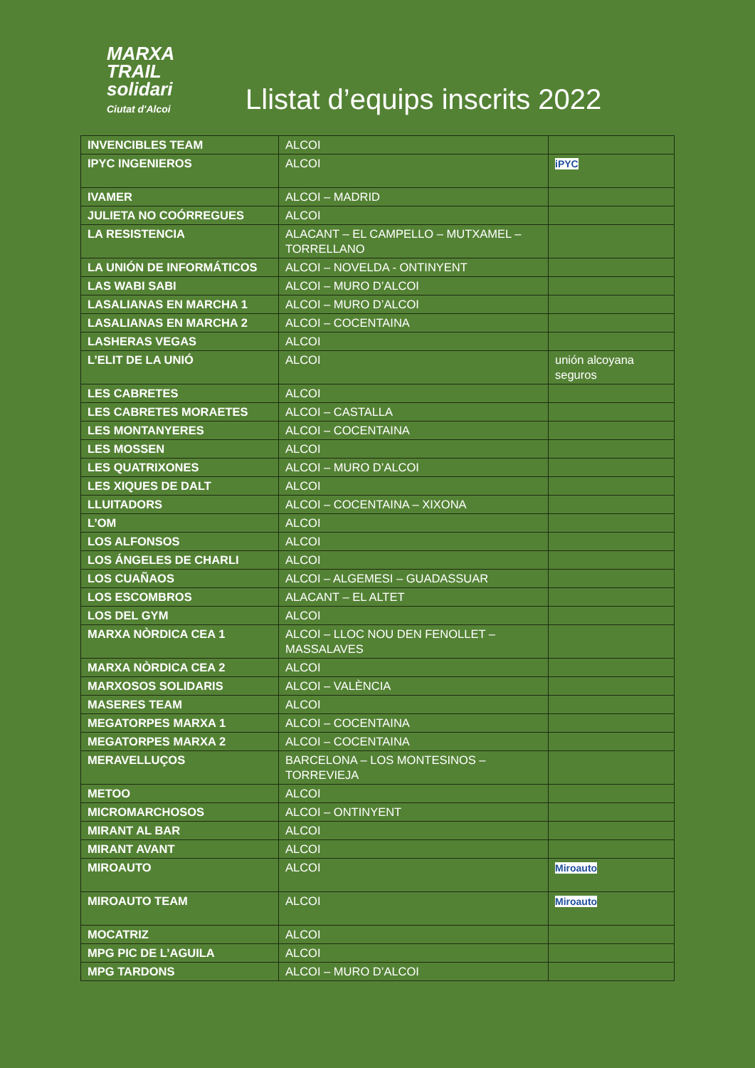MARXA
TRAIL
solidari
Ciutat d'Alcoi
Llistat d’equips inscrits 2022
| INVENCIBLES TEAM | ALCOI | |
| IPYC INGENIEROS | ALCOI | iPYC |
| IVAMER | ALCOI – MADRID | |
| JULIETA NO COÓRREGUES | ALCOI | |
| LA RESISTENCIA | ALACANT – EL CAMPELLO – MUTXAMEL – TORRELLANO | |
| LA UNIÓN DE INFORMÁTICOS | ALCOI – NOVELDA - ONTINYENT | |
| LAS WABI SABI | ALCOI – MURO D’ALCOI | |
| LASALIANAS EN MARCHA 1 | ALCOI – MURO D’ALCOI | |
| LASALIANAS EN MARCHA 2 | ALCOI – COCENTAINA | |
| LASHERAS VEGAS | ALCOI | |
| L’ELIT DE LA UNIÓ | ALCOI | unión alcoyana seguros |
| LES CABRETES | ALCOI | |
| LES CABRETES MORAETES | ALCOI – CASTALLA | |
| LES MONTANYERES | ALCOI – COCENTAINA | |
| LES MOSSEN | ALCOI | |
| LES QUATRIXONES | ALCOI – MURO D’ALCOI | |
| LES XIQUES DE DALT | ALCOI | |
| LLUITADORS | ALCOI – COCENTAINA – XIXONA | |
| L’OM | ALCOI | |
| LOS ALFONSOS | ALCOI | |
| LOS ÁNGELES DE CHARLI | ALCOI | |
| LOS CUAÑAOS | ALCOI – ALGEMESI – GUADASSUAR | |
| LOS ESCOMBROS | ALACANT – EL ALTET | |
| LOS DEL GYM | ALCOI | |
| MARXA NÒRDICA CEA 1 | ALCOI – LLOC NOU DEN FENOLLET – MASSALAVES | |
| MARXA NÒRDICA CEA 2 | ALCOI | |
| MARXOSOS SOLIDARIS | ALCOI – VALÈNCIA | |
| MASERES TEAM | ALCOI | |
| MEGATORPES MARXA 1 | ALCOI – COCENTAINA | |
| MEGATORPES MARXA 2 | ALCOI – COCENTAINA | |
| MERAVELLUÇOS | BARCELONA – LOS MONTESINOS – TORREVIEJA | |
| METOO | ALCOI | |
| MICROMARCHOSOS | ALCOI – ONTINYENT | |
| MIRANT AL BAR | ALCOI | |
| MIRANT AVANT | ALCOI | |
| MIROAUTO | ALCOI | Miroauto |
| MIROAUTO TEAM | ALCOI | Miroauto |
| MOCATRIZ | ALCOI | |
| MPG PIC DE L’AGUILA | ALCOI | |
| MPG TARDONS | ALCOI – MURO D’ALCOI | |